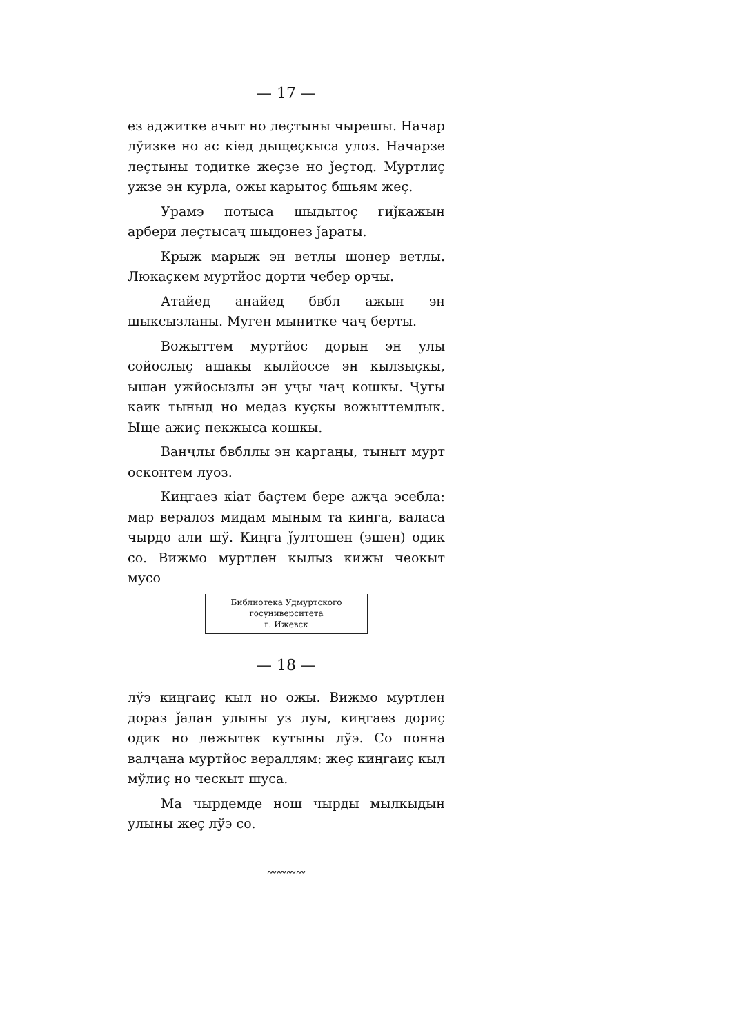— 17 —
ез аджитке ачыт но леçтыны чырешы. Начар лўизке но ас кіед дыщеçкыса улоз. Начарзе леçтыны тодитке жеçзе но ǰеçтод. Муртлиç ужзе эн курла, ожы карытоç бшьям жеç.
Урамэ потыса шыдытоç гиǰкажын арбери леçтысаҷ шыдонез ǰараты.
Крыж марыж эн ветлы шонер ветлы. Люкаçкем муртйос дорти чебер орчы.
Атайед анайед бвбл ажын эн шыксызланы. Муген мынитке чаҷ берты.
Вожыттем муртйос дорын эн улы сойослыç ашакы кылйоссе эн кылзыçкы, ышан ужйосызлы эн уҷы чаҷ кошкы. Ҷугы каик тыныд но медаз куçкы вожыттемлык. Ыще ажиç пекжыса кошкы.
Ванҷлы бвбллы эн каргаңы, тыныт мурт осконтем луоз.
Киңгаез кіат баçтем бере ажҷа эсебла: мар вералоз мидам мыным та киңга, валаса чырдо али шў. Киңга ǰултошен (эшен) одик со. Вижмо муртлен кылыз кижы чеокыт мусо
Библиотека Удмуртского
госуниверситета
г. Ижевск
— 18 —
лўэ киңгаиç кыл но ожы. Вижмо муртлен дораз ǰалан улыны уз луы, киңгаез дориç одик но лежытек кутыны лўэ. Со понна валҷана муртйос вераллям: жеç киңгаиç кыл мўлиç но ческыт шуса.
Ма чырдемде нош чырды мылкыдын улыны жеç лўэ со.
〰〰〰〰